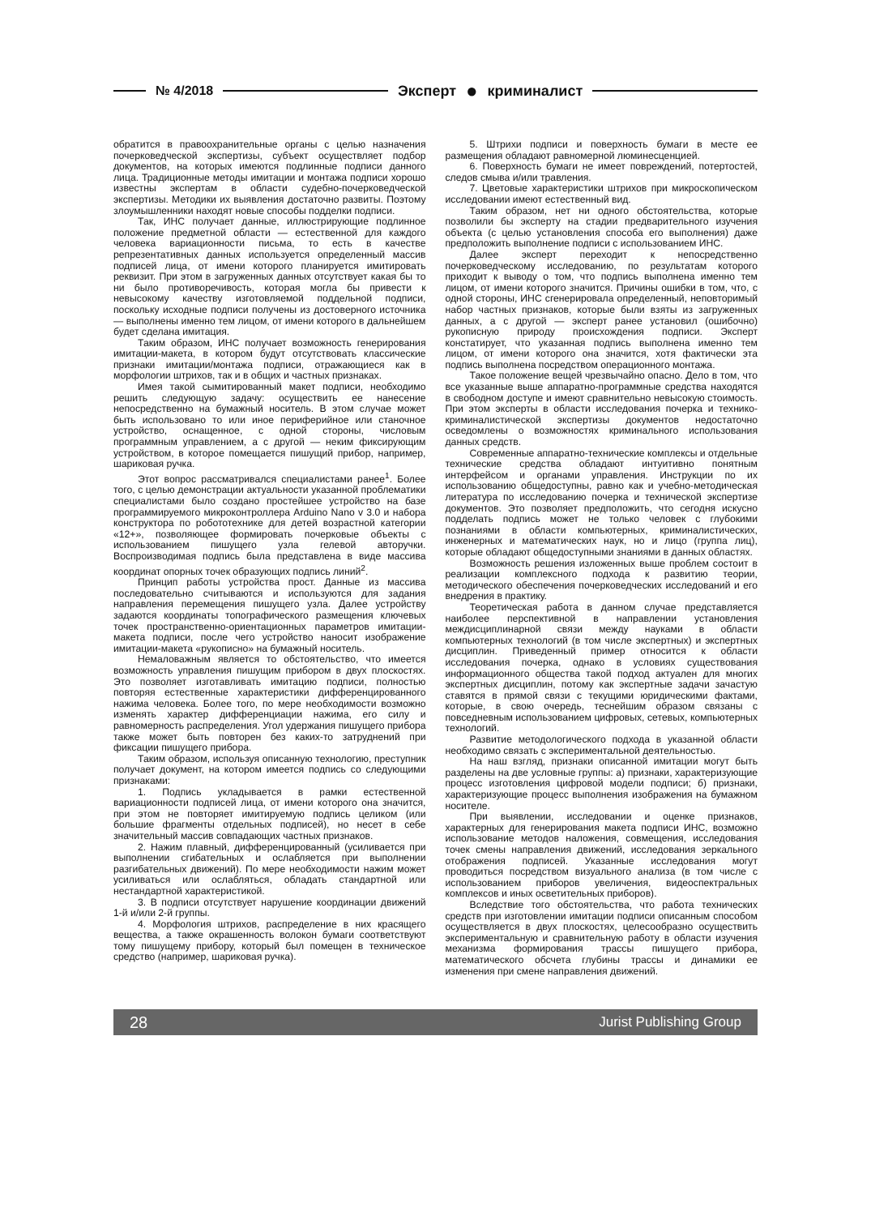№ 4/2018 Эксперт ● криминалист
обратится в правоохранительные органы с целью назначения почерковедческой экспертизы, субъект осуществляет подбор документов, на которых имеются подлинные подписи данного лица. Традиционные методы имитации и монтажа подписи хорошо известны экспертам в области судебно-почерковедческой экспертизы. Методики их выявления достаточно развиты. Поэтому злоумышленники находят новые способы подделки подписи.
Так, ИНС получает данные, иллюстрирующие подлинное положение предметной области — естественной для каждого человека вариационности письма, то есть в качестве репрезентативных данных используется определенный массив подписей лица, от имени которого планируется имитировать реквизит. При этом в загруженных данных отсутствует какая бы то ни было противоречивость, которая могла бы привести к невысокому качеству изготовляемой поддельной подписи, поскольку исходные подписи получены из достоверного источника — выполнены именно тем лицом, от имени которого в дальнейшем будет сделана имитация.
Таким образом, ИНС получает возможность генерирования имитации-макета, в котором будут отсутствовать классические признаки имитации/монтажа подписи, отражающиеся как в морфологии штрихов, так и в общих и частных признаках.
Имея такой сымитированный макет подписи, необходимо решить следующую задачу: осуществить ее нанесение непосредственно на бумажный носитель. В этом случае может быть использовано то или иное периферийное или станочное устройство, оснащенное, с одной стороны, числовым программным управлением, а с другой — неким фиксирующим устройством, в которое помещается пишущий прибор, например, шариковая ручка.
Этот вопрос рассматривался специалистами ранее<sup>1</sup>. Более того, с целью демонстрации актуальности указанной проблематики специалистами было создано простейшее устройство на базе программируемого микроконтроллера Arduino Nano v 3.0 и набора конструктора по робототехнике для детей возрастной категории «12+», позволяющее формировать почерковые объекты с использованием пишущего узла гелевой авторучки. Воспроизводимая подпись была представлена в виде массива координат опорных точек образующих подпись линий<sup>2</sup>.
Принцип работы устройства прост. Данные из массива последовательно считываются и используются для задания направления перемещения пишущего узла. Далее устройству задаются координаты топографического размещения ключевых точек пространственно-ориентационных параметров имитации-макета подписи, после чего устройство наносит изображение имитации-макета «рукописно» на бумажный носитель.
Немаловажным является то обстоятельство, что имеется возможность управления пишущим прибором в двух плоскостях. Это позволяет изготавливать имитацию подписи, полностью повторяя естественные характеристики дифференцированного нажима человека. Более того, по мере необходимости возможно изменять характер дифференциации нажима, его силу и равномерность распределения. Угол удержания пишущего прибора также может быть повторен без каких-то затруднений при фиксации пишущего прибора.
Таким образом, используя описанную технологию, преступник получает документ, на котором имеется подпись со следующими признаками:
1. Подпись укладывается в рамки естественной вариационности подписей лица, от имени которого она значится, при этом не повторяет имитируемую подпись целиком (или большие фрагменты отдельных подписей), но несет в себе значительный массив совпадающих частных признаков.
2. Нажим плавный, дифференцированный (усиливается при выполнении сгибательных и ослабляется при выполнении разгибательных движений). По мере необходимости нажим может усиливаться или ослабляться, обладать стандартной или нестандартной характеристикой.
3. В подписи отсутствует нарушение координации движений 1-й и/или 2-й группы.
4. Морфология штрихов, распределение в них красящего вещества, а также окрашенность волокон бумаги соответствуют тому пишущему прибору, который был помещен в техническое средство (например, шариковая ручка).
5. Штрихи подписи и поверхность бумаги в месте ее размещения обладают равномерной люминесценцией.
6. Поверхность бумаги не имеет повреждений, потертостей, следов смыва и/или травления.
7. Цветовые характеристики штрихов при микроскопическом исследовании имеют естественный вид.
Таким образом, нет ни одного обстоятельства, которые позволили бы эксперту на стадии предварительного изучения объекта (с целью установления способа его выполнения) даже предположить выполнение подписи с использованием ИНС.
Далее эксперт переходит к непосредственно почерковедческому исследованию, по результатам которого приходит к выводу о том, что подпись выполнена именно тем лицом, от имени которого значится. Причины ошибки в том, что, с одной стороны, ИНС сгенерировала определенный, неповторимый набор частных признаков, которые были взяты из загруженных данных, а с другой — эксперт ранее установил (ошибочно) рукописную природу происхождения подписи. Эксперт констатирует, что указанная подпись выполнена именно тем лицом, от имени которого она значится, хотя фактически эта подпись выполнена посредством операционного монтажа.
Такое положение вещей чрезвычайно опасно. Дело в том, что все указанные выше аппаратно-программные средства находятся в свободном доступе и имеют сравнительно невысокую стоимость. При этом эксперты в области исследования почерка и технико-криминалистической экспертизы документов недостаточно осведомлены о возможностях криминального использования данных средств.
Современные аппаратно-технические комплексы и отдельные технические средства обладают интуитивно понятным интерфейсом и органами управления. Инструкции по их использованию общедоступны, равно как и учебно-методическая литература по исследованию почерка и технической экспертизе документов. Это позволяет предположить, что сегодня искусно подделать подпись может не только человек с глубокими познаниями в области компьютерных, криминалистических, инженерных и математических наук, но и лицо (группа лиц), которые обладают общедоступными знаниями в данных областях.
Возможность решения изложенных выше проблем состоит в реализации комплексного подхода к развитию теории, методического обеспечения почерковедческих исследований и его внедрения в практику.
Теоретическая работа в данном случае представляется наиболее перспективной в направлении установления междисциплинарной связи между науками в области компьютерных технологий (в том числе экспертных) и экспертных дисциплин. Приведенный пример относится к области исследования почерка, однако в условиях существования информационного общества такой подход актуален для многих экспертных дисциплин, потому как экспертные задачи зачастую ставятся в прямой связи с текущими юридическими фактами, которые, в свою очередь, теснейшим образом связаны с повседневным использованием цифровых, сетевых, компьютерных технологий.
Развитие методологического подхода в указанной области необходимо связать с экспериментальной деятельностью.
На наш взгляд, признаки описанной имитации могут быть разделены на две условные группы: а) признаки, характеризующие процесс изготовления цифровой модели подписи; б) признаки, характеризующие процесс выполнения изображения на бумажном носителе.
При выявлении, исследовании и оценке признаков, характерных для генерирования макета подписи ИНС, возможно использование методов наложения, совмещения, исследования точек смены направления движений, исследования зеркального отображения подписей. Указанные исследования могут проводиться посредством визуального анализа (в том числе с использованием приборов увеличения, видеоспектральных комплексов и иных осветительных приборов).
Вследствие того обстоятельства, что работа технических средств при изготовлении имитации подписи описанным способом осуществляется в двух плоскостях, целесообразно осуществить экспериментальную и сравнительную работу в области изучения механизма формирования трассы пишущего прибора, математического обсчета глубины трассы и динамики ее изменения при смене направления движений.
28 Jurist Publishing Group